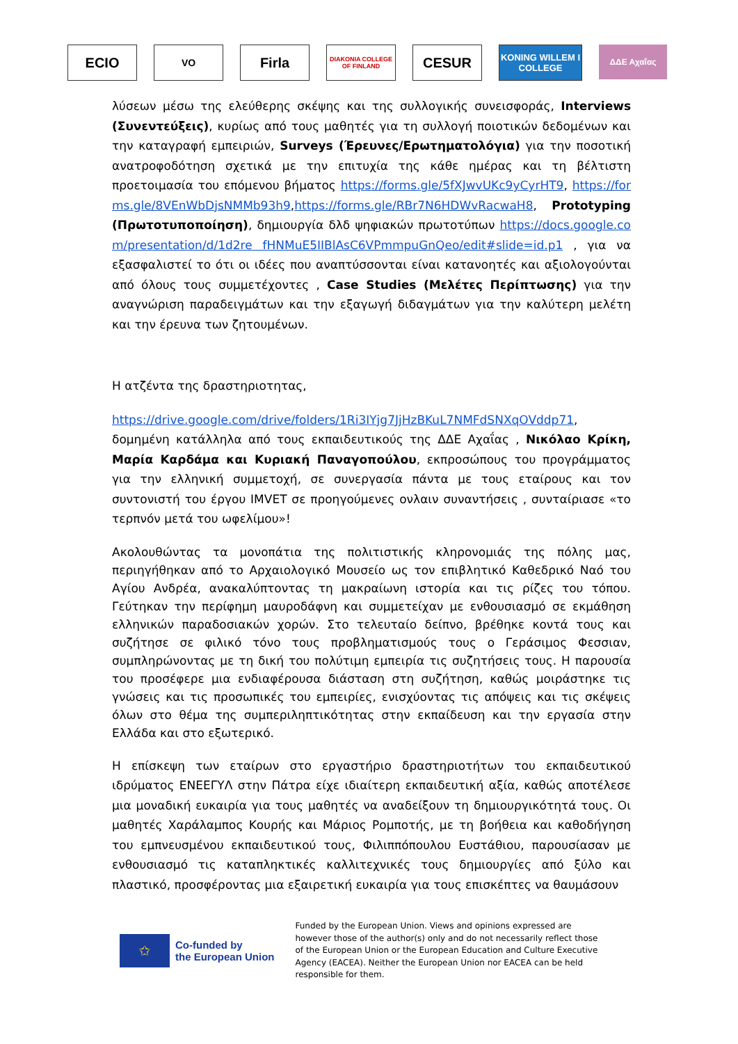ECIO
VO
Firla
DIAKONIA COLLEGE OF FINLAND
CESUR
KONING WILLEM I COLLEGE
ΔΔΕ Αχαΐας
λύσεων μέσω της ελεύθερης σκέψης και της συλλογικής συνεισφοράς, Interviews (Συνεντεύξεις), κυρίως από τους μαθητές για τη συλλογή ποιοτικών δεδομένων και την καταγραφή εμπειριών, Surveys (Έρευνες/Ερωτηματολόγια) για την ποσοτική ανατροφοδότηση σχετικά με την επιτυχία της κάθε ημέρας και τη βέλτιστη προετοιμασία του επόμενου βήματος https://forms.gle/5fXJwvUKc9yCyrHT9, https://forms.gle/8VEnWbDjsNMMb93h9,https://forms.gle/RBr7N6HDWvRacwaH8, Prototyping (Πρωτοτυποποίηση), δημιουργία δλδ ψηφιακών πρωτοτύπων https://docs.google.com/presentation/d/1d2re fHNMuE5IIBlAsC6VPmmpuGnQeo/edit#slide=id.p1 , για να εξασφαλιστεί το ότι οι ιδέες που αναπτύσσονται είναι κατανοητές και αξιολογούνται από όλους τους συμμετέχοντες , Case Studies (Μελέτες Περίπτωσης) για την αναγνώριση παραδειγμάτων και την εξαγωγή διδαγμάτων για την καλύτερη μελέτη και την έρευνα των ζητουμένων.
Η ατζέντα της δραστηριοτητας,
https://drive.google.com/drive/folders/1Ri3IYjg7JjHzBKuL7NMFdSNXqOVddp71, δομημένη κατάλληλα από τους εκπαιδευτικούς της ΔΔΕ Αχαΐας , Νικόλαο Κρίκη, Μαρία Καρδάμα και Κυριακή Παναγοπούλου, εκπροσώπους του προγράμματος για την ελληνική συμμετοχή, σε συνεργασία πάντα με τους εταίρους και τον συντονιστή του έργου IMVET σε προηγούμενες ονλαιν συναντήσεις , συνταίριασε «το τερπνόν μετά του ωφελίμου»!
Ακολουθώντας τα μονοπάτια της πολιτιστικής κληρονομιάς της πόλης μας, περιηγήθηκαν από το Αρχαιολογικό Μουσείο ως τον επιβλητικό Καθεδρικό Ναό του Αγίου Ανδρέα, ανακαλύπτοντας τη μακραίωνη ιστορία και τις ρίζες του τόπου. Γεύτηκαν την περίφημη μαυροδάφνη και συμμετείχαν με ενθουσιασμό σε εκμάθηση ελληνικών παραδοσιακών χορών. Στο τελευταίο δείπνο, βρέθηκε κοντά τους και συζήτησε σε φιλικό τόνο τους προβληματισμούς τους ο Γεράσιμος Φεσσιαν, συμπληρώνοντας με τη δική του πολύτιμη εμπειρία τις συζητήσεις τους. Η παρουσία του προσέφερε μια ενδιαφέρουσα διάσταση στη συζήτηση, καθώς μοιράστηκε τις γνώσεις και τις προσωπικές του εμπειρίες, ενισχύοντας τις απόψεις και τις σκέψεις όλων στο θέμα της συμπεριληπτικότητας στην εκπαίδευση και την εργασία στην Ελλάδα και στο εξωτερικό.
Η επίσκεψη των εταίρων στο εργαστήριο δραστηριοτήτων του εκπαιδευτικού ιδρύματος ΕΝΕΕΓΥΛ στην Πάτρα είχε ιδιαίτερη εκπαιδευτική αξία, καθώς αποτέλεσε μια μοναδική ευκαιρία για τους μαθητές να αναδείξουν τη δημιουργικότητά τους. Οι μαθητές Χαράλαμπος Κουρής και Μάριος Ρομποτής, με τη βοήθεια και καθοδήγηση του εμπνευσμένου εκπαιδευτικού τους, Φιλιππόπουλου Ευστάθιου, παρουσίασαν με ενθουσιασμό τις καταπληκτικές καλλιτεχνικές τους δημιουργίες από ξύλο και πλαστικό, προσφέροντας μια εξαιρετική ευκαιρία για τους επισκέπτες να θαυμάσουν
✩
Co-funded by
the European Union
Funded by the European Union. Views and opinions expressed are however those of the author(s) only and do not necessarily reflect those of the European Union or the European Education and Culture Executive Agency (EACEA). Neither the European Union nor EACEA can be held responsible for them.